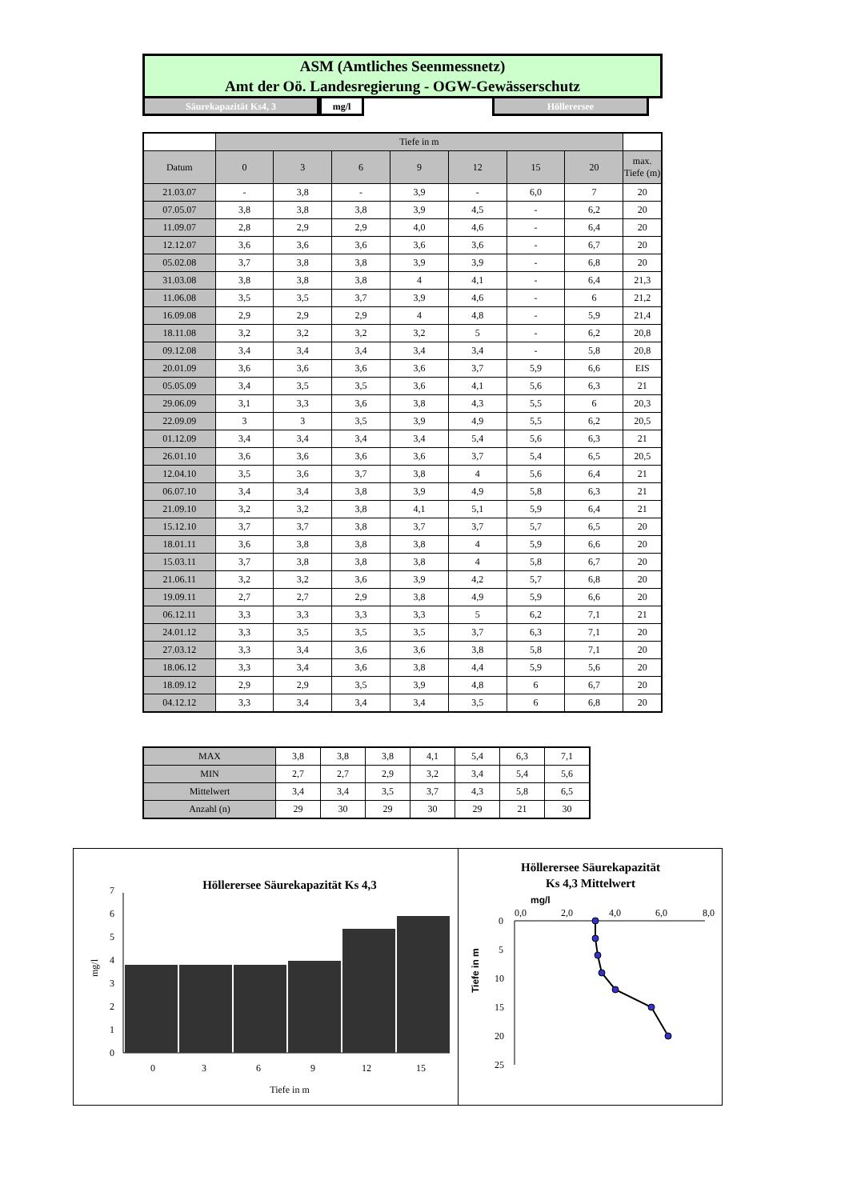ASM (Amtliches Seenmessnetz)
Amt der Oö. Landesregierung - OGW-Gewässerschutz
Säurekapazität Ks4, 3 mg/l Höllerersee
| | Tiefe in m | | | | | | | |
| Datum | 0 | 3 | 6 | 9 | 12 | 15 | 20 | max. Tiefe (m) |
| 21.03.07 | - | 3,8 | - | 3,9 | - | 6,0 | 7 | 20 |
| 07.05.07 | 3,8 | 3,8 | 3,8 | 3,9 | 4,5 | - | 6,2 | 20 |
| 11.09.07 | 2,8 | 2,9 | 2,9 | 4,0 | 4,6 | - | 6,4 | 20 |
| 12.12.07 | 3,6 | 3,6 | 3,6 | 3,6 | 3,6 | - | 6,7 | 20 |
| 05.02.08 | 3,7 | 3,8 | 3,8 | 3,9 | 3,9 | - | 6,8 | 20 |
| 31.03.08 | 3,8 | 3,8 | 3,8 | 4 | 4,1 | - | 6,4 | 21,3 |
| 11.06.08 | 3,5 | 3,5 | 3,7 | 3,9 | 4,6 | - | 6 | 21,2 |
| 16.09.08 | 2,9 | 2,9 | 2,9 | 4 | 4,8 | - | 5,9 | 21,4 |
| 18.11.08 | 3,2 | 3,2 | 3,2 | 3,2 | 5 | - | 6,2 | 20,8 |
| 09.12.08 | 3,4 | 3,4 | 3,4 | 3,4 | 3,4 | - | 5,8 | 20,8 |
| 20.01.09 | 3,6 | 3,6 | 3,6 | 3,6 | 3,7 | 5,9 | 6,6 | EIS |
| 05.05.09 | 3,4 | 3,5 | 3,5 | 3,6 | 4,1 | 5,6 | 6,3 | 21 |
| 29.06.09 | 3,1 | 3,3 | 3,6 | 3,8 | 4,3 | 5,5 | 6 | 20,3 |
| 22.09.09 | 3 | 3 | 3,5 | 3,9 | 4,9 | 5,5 | 6,2 | 20,5 |
| 01.12.09 | 3,4 | 3,4 | 3,4 | 3,4 | 5,4 | 5,6 | 6,3 | 21 |
| 26.01.10 | 3,6 | 3,6 | 3,6 | 3,6 | 3,7 | 5,4 | 6,5 | 20,5 |
| 12.04.10 | 3,5 | 3,6 | 3,7 | 3,8 | 4 | 5,6 | 6,4 | 21 |
| 06.07.10 | 3,4 | 3,4 | 3,8 | 3,9 | 4,9 | 5,8 | 6,3 | 21 |
| 21.09.10 | 3,2 | 3,2 | 3,8 | 4,1 | 5,1 | 5,9 | 6,4 | 21 |
| 15.12.10 | 3,7 | 3,7 | 3,8 | 3,7 | 3,7 | 5,7 | 6,5 | 20 |
| 18.01.11 | 3,6 | 3,8 | 3,8 | 3,8 | 4 | 5,9 | 6,6 | 20 |
| 15.03.11 | 3,7 | 3,8 | 3,8 | 3,8 | 4 | 5,8 | 6,7 | 20 |
| 21.06.11 | 3,2 | 3,2 | 3,6 | 3,9 | 4,2 | 5,7 | 6,8 | 20 |
| 19.09.11 | 2,7 | 2,7 | 2,9 | 3,8 | 4,9 | 5,9 | 6,6 | 20 |
| 06.12.11 | 3,3 | 3,3 | 3,3 | 3,3 | 5 | 6,2 | 7,1 | 21 |
| 24.01.12 | 3,3 | 3,5 | 3,5 | 3,5 | 3,7 | 6,3 | 7,1 | 20 |
| 27.03.12 | 3,3 | 3,4 | 3,6 | 3,6 | 3,8 | 5,8 | 7,1 | 20 |
| 18.06.12 | 3,3 | 3,4 | 3,6 | 3,8 | 4,4 | 5,9 | 5,6 | 20 |
| 18.09.12 | 2,9 | 2,9 | 3,5 | 3,9 | 4,8 | 6 | 6,7 | 20 |
| 04.12.12 | 3,3 | 3,4 | 3,4 | 3,4 | 3,5 | 6 | 6,8 | 20 |
| MAX | 3,8 | 3,8 | 3,8 | 4,1 | 5,4 | 6,3 | 7,1 |
| MIN | 2,7 | 2,7 | 2,9 | 3,2 | 3,4 | 5,4 | 5,6 |
| Mittelwert | 3,4 | 3,4 | 3,5 | 3,7 | 4,3 | 5,8 | 6,5 |
| Anzahl (n) | 29 | 30 | 29 | 30 | 29 | 21 | 30 |
Höllerersee Säurekapazität Ks 4,3
0
1
2
3
4
5
6
7
mg/l
0
3
6
9
12
15
Tiefe in m
Höllerersee Säurekapazität
Ks 4,3 Mittelwert
mg/l
0,0
2,0
4,0
6,0
8,0
0
5
10
15
20
25
Tiefe in m